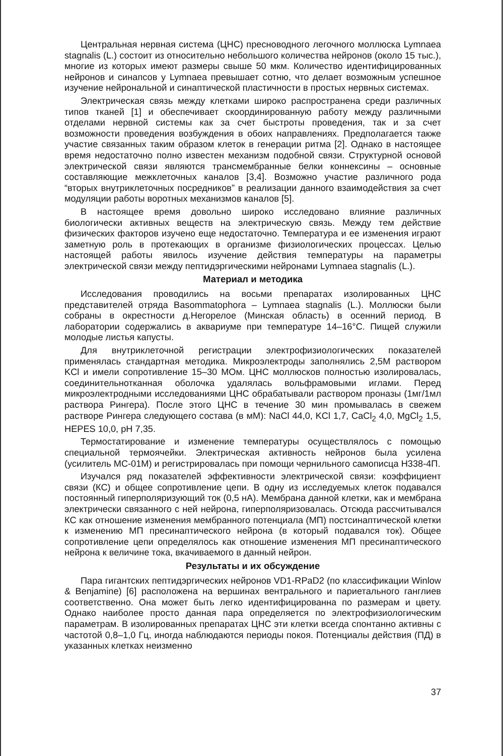Центральная нервная система (ЦНС) пресноводного легочного моллюска Lymnaea stagnalis (L.) состоит из относительно небольшого количества нейронов (около 15 тыс.), многие из которых имеют размеры свыше 50 мкм. Количество идентифицированных нейронов и синапсов у Lymnaea превышает сотню, что делает возможным успешное изучение нейрональной и синаптической пластичности в простых нервных системах.
Электрическая связь между клетками широко распространена среди различных типов тканей [1] и обеспечивает скоординированную работу между различными отделами нервной системы как за счет быстроты проведения, так и за счет возможности проведения возбуждения в обоих направлениях. Предполагается также участие связанных таким образом клеток в генерации ритма [2]. Однако в настоящее время недостаточно полно известен механизм подобной связи. Структурной основой электрической связи являются трансмембранные белки коннексины – основные составляющие межклеточных каналов [3,4]. Возможно участие различного рода “вторых внутриклеточных посредников” в реализации данного взаимодействия за счет модуляции работы воротных механизмов каналов [5].
В настоящее время довольно широко исследовано влияние различных биологически активных веществ на электрическую связь. Между тем действие физических факторов изучено еще недостаточно. Температура и ее изменения играют заметную роль в протекающих в организме физиологических процессах. Целью настоящей работы явилось изучение действия температуры на параметры электрической связи между пептидэргическими нейронами Lymnaea stagnalis (L.).
Материал и методика
Исследования проводились на восьми препаратах изолированных ЦНС представителей отряда Basommatophora – Lymnaea stagnalis (L.). Моллюски были собраны в окрестности д.Негорелое (Минская область) в осенний период. В лаборатории содержались в аквариуме при температуре 14–16°С. Пищей служили молодые листья капусты.
Для внутриклеточной регистрации электрофизиологических показателей применялась стандартная методика. Микроэлектроды заполнялись 2,5М раствором KCl и имели сопротивление 15–30 МОм. ЦНС моллюсков полностью изолировалась, соединительнотканная оболочка удалялась вольфрамовыми иглами. Перед микроэлектродными исследованиями ЦНС обрабатывали раствором проназы (1мг/1мл раствора Рингера). После этого ЦНС в течение 30 мин промывалась в свежем растворе Рингера следующего состава (в мМ): NaCl 44,0, KCl 1,7, CaCl<sub>2</sub> 4,0, MgCl<sub>2</sub> 1,5, HEPES 10,0, pH 7,35.
Термостатирование и изменение температуры осуществлялось с помощью специальной термоячейки. Электрическая активность нейронов была усилена (усилитель МС-01М) и регистрировалась при помощи чернильного самописца Н338-4П.
Изучался ряд показателей эффективности электрической связи: коэффициент связи (КС) и общее сопротивление цепи. В одну из исследуемых клеток подавался постоянный гиперполяризующий ток (0,5 нА). Мембрана данной клетки, как и мембрана электрически связанного с ней нейрона, гиперполяризовалась. Отсюда рассчитывался КС как отношение изменения мембранного потенциала (МП) постсинаптической клетки к изменению МП пресинаптического нейрона (в который подавался ток). Общее сопротивление цепи определялось как отношение изменения МП пресинаптического нейрона к величине тока, вкачиваемого в данный нейрон.
Результаты и их обсуждение
Пара гигантских пептидэргических нейронов VD1-RPaD2 (по классификации Winlow & Benjamine) [6] расположена на вершинах вентрального и париетального ганглиев соответственно. Она может быть легко идентифицированна по размерам и цвету. Однако наиболее просто данная пара определяется по электрофизиологическим параметрам. В изолированных препаратах ЦНС эти клетки всегда спонтанно активны с частотой 0,8–1,0 Гц, иногда наблюдаются периоды покоя. Потенциалы действия (ПД) в указанных клетках неизменно
37